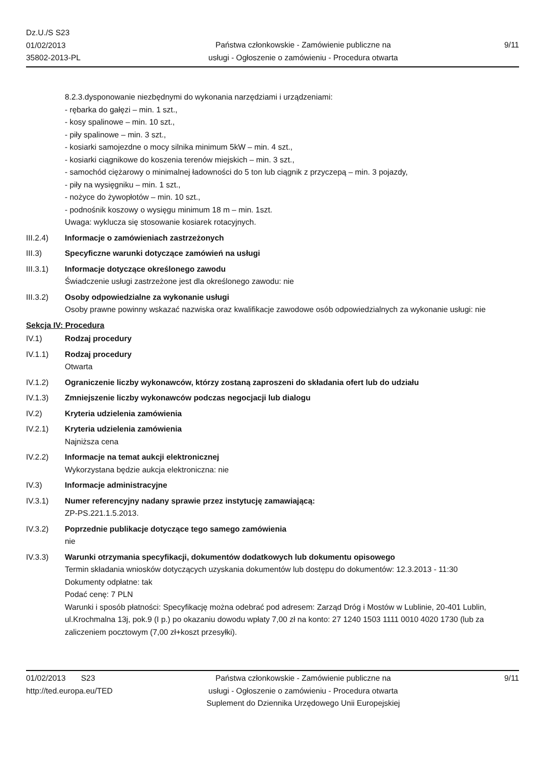Dz.U./S S23
01/02/2013
35802-2013-PL
Państwa członkowskie - Zamówienie publiczne na
usługi - Ogłoszenie o zamówieniu - Procedura otwarta
9/11
8.2.3.dysponowanie niezbędnymi do wykonania narzędziami i urządzeniami:
- rębarka do gałęzi – min. 1 szt.,
- kosy spalinowe – min. 10 szt.,
- piły spalinowe – min. 3 szt.,
- kosiarki samojezdne o mocy silnika minimum 5kW – min. 4 szt.,
- kosiarki ciągnikowe do koszenia terenów miejskich – min. 3 szt.,
- samochód ciężarowy o minimalnej ładowności do 5 ton lub ciągnik z przyczepą – min. 3 pojazdy,
- piły na wysięgniku – min. 1 szt.,
- nożyce do żywopłotów – min. 10 szt.,
- podnośnik koszowy o wysięgu minimum 18 m – min. 1szt.
Uwaga: wyklucza się stosowanie kosiarek rotacyjnych.
III.2.4) Informacje o zamówieniach zastrzeżonych
III.3) Specyficzne warunki dotyczące zamówień na usługi
III.3.1) Informacje dotyczące określonego zawodu
Świadczenie usługi zastrzeżone jest dla określonego zawodu: nie
III.3.2) Osoby odpowiedzialne za wykonanie usługi
Osoby prawne powinny wskazać nazwiska oraz kwalifikacje zawodowe osób odpowiedzialnych za wykonanie usługi: nie
Sekcja IV: Procedura
IV.1) Rodzaj procedury
IV.1.1) Rodzaj procedury
Otwarta
IV.1.2) Ograniczenie liczby wykonawców, którzy zostaną zaproszeni do składania ofert lub do udziału
IV.1.3) Zmniejszenie liczby wykonawców podczas negocjacji lub dialogu
IV.2) Kryteria udzielenia zamówienia
IV.2.1) Kryteria udzielenia zamówienia
Najniższa cena
IV.2.2) Informacje na temat aukcji elektronicznej
Wykorzystana będzie aukcja elektroniczna: nie
IV.3) Informacje administracyjne
IV.3.1) Numer referencyjny nadany sprawie przez instytucję zamawiającą:
ZP-PS.221.1.5.2013.
IV.3.2) Poprzednie publikacje dotyczące tego samego zamówienia
nie
IV.3.3) Warunki otrzymania specyfikacji, dokumentów dodatkowych lub dokumentu opisowego
Termin składania wniosków dotyczących uzyskania dokumentów lub dostępu do dokumentów: 12.3.2013 - 11:30
Dokumenty odpłatne: tak
Podać cenę: 7 PLN
Warunki i sposób płatności: Specyfikację można odebrać pod adresem: Zarząd Dróg i Mostów w Lublinie, 20-401 Lublin, ul.Krochmalna 13j, pok.9 (I p.) po okazaniu dowodu wpłaty 7,00 zł na konto: 27 1240 1503 1111 0010 4020 1730 (lub za zaliczeniem pocztowym (7,00 zł+koszt przesyłki).
01/02/2013 S23
http://ted.europa.eu/TED
Państwa członkowskie - Zamówienie publiczne na
usługi - Ogłoszenie o zamówieniu - Procedura otwarta
Suplement do Dziennika Urzędowego Unii Europejskiej
9/11